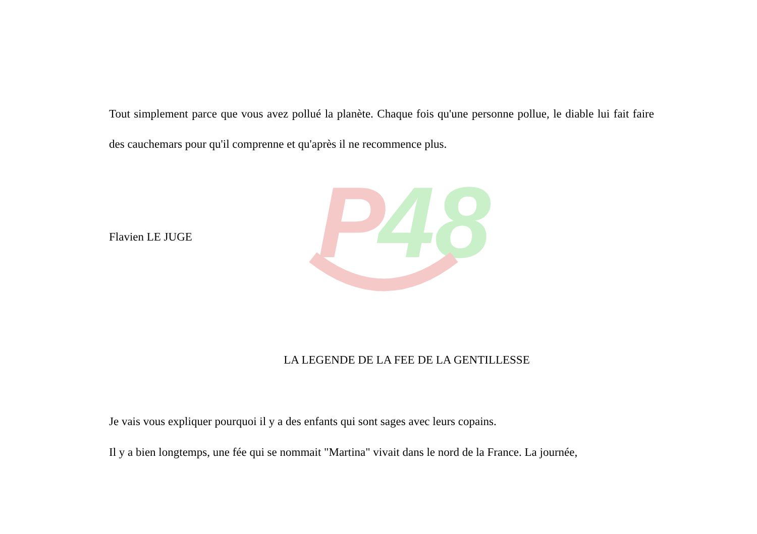P
48
Tout simplement parce que vous avez pollué la planète. Chaque fois qu'une personne pollue, le diable lui fait faire des cauchemars pour qu'il comprenne et qu'après il ne recommence plus.
Flavien LE JUGE
LA LEGENDE DE LA FEE DE LA GENTILLESSE
Je vais vous expliquer pourquoi il y a des enfants qui sont sages avec leurs copains.
Il y a bien longtemps, une fée qui se nommait "Martina" vivait dans le nord de la France. La journée,